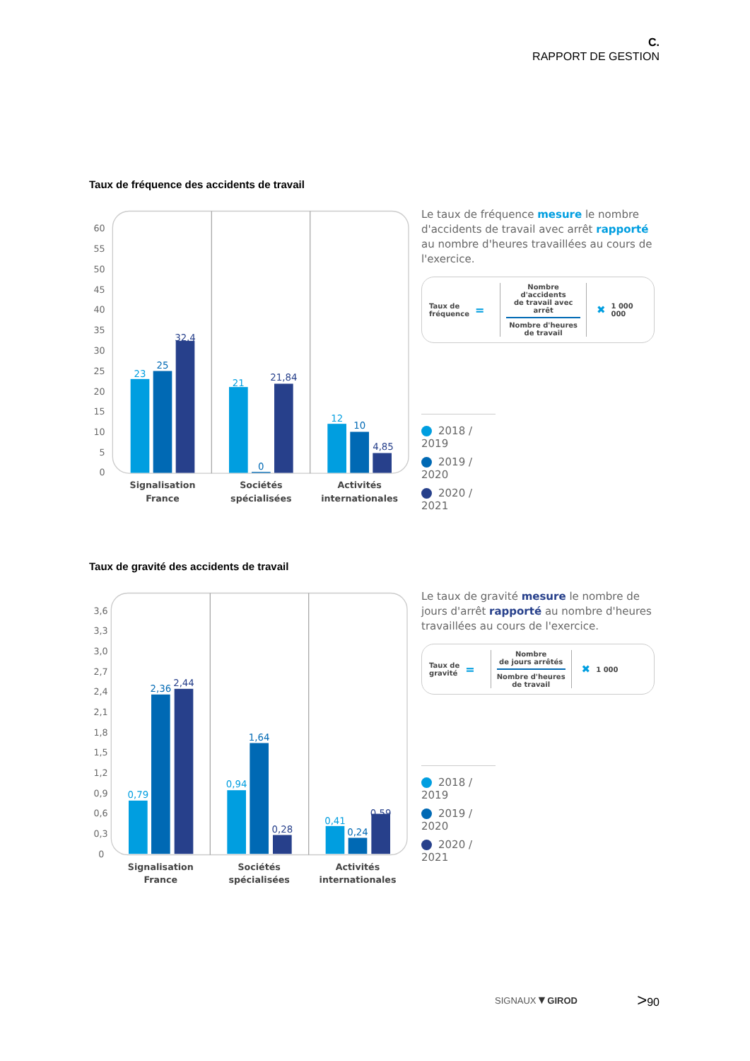C.
RAPPORT DE GESTION
Taux de fréquence des accidents de travail
60
55
50
45
40
35
30
25
20
15
10
5
0
23
25
32,4
21
0
21,84
12
10
4,85
Signalisation
France
Sociétés
spécialisées
Activités
internationales
Le taux de fréquence mesure le nombre d'accidents de travail avec arrêt rapporté au nombre d'heures travaillées au cours de l'exercice.
Taux de
fréquence
=
Nombre d'accidents
de travail avec arrêt
Nombre d'heures
de travail
✖ 1 000 000
2018 / 2019
2019 / 2020
2020 / 2021
Taux de gravité des accidents de travail
3,6
3,3
3,0
2,7
2,4
2,1
1,8
1,5
1,2
0,9
0,6
0,3
0
0,79
2,36
2,44
0,94
1,64
0,28
0,41
0,24
0,59
Signalisation
France
Sociétés
spécialisées
Activités
internationales
Le taux de gravité mesure le nombre de jours d'arrêt rapporté au nombre d'heures travaillées au cours de l'exercice.
Taux de
gravité
=
Nombre
de jours arrêtés
Nombre d'heures
de travail
✖ 1 000
2018 / 2019
2019 / 2020
2020 / 2021
SIGNAUX▼GIROD >90